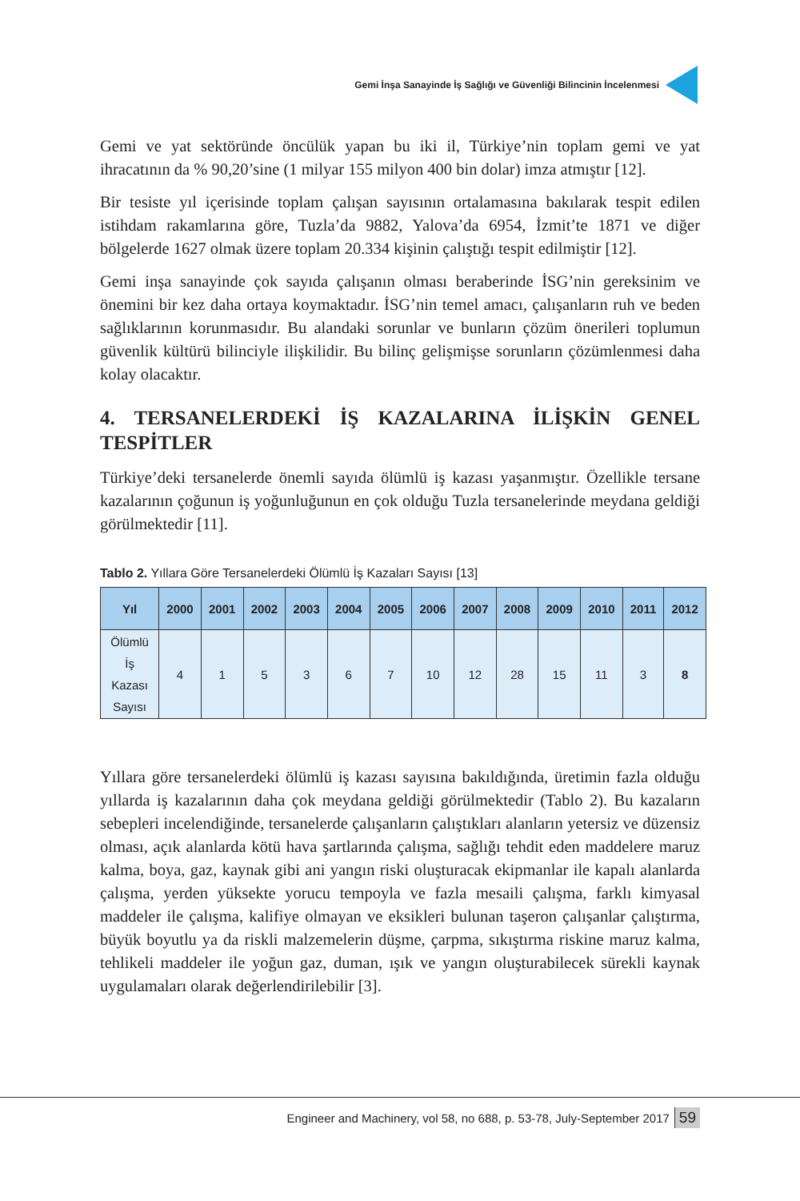Gemi İnşa Sanayinde İş Sağlığı ve Güvenliği Bilincinin İncelenmesi
Gemi ve yat sektöründe öncülük yapan bu iki il, Türkiye’nin toplam gemi ve yat ihracatının da % 90,20’sine (1 milyar 155 milyon 400 bin dolar) imza atmıştır [12].
Bir tesiste yıl içerisinde toplam çalışan sayısının ortalamasına bakılarak tespit edilen istihdam rakamlarına göre, Tuzla’da 9882, Yalova’da 6954, İzmit’te 1871 ve diğer bölgelerde 1627 olmak üzere toplam 20.334 kişinin çalıştığı tespit edilmiştir [12].
Gemi inşa sanayinde çok sayıda çalışanın olması beraberinde İSG’nin gereksinim ve önemini bir kez daha ortaya koymaktadır. İSG’nin temel amacı, çalışanların ruh ve beden sağlıklarının korunmasıdır. Bu alandaki sorunlar ve bunların çözüm önerileri toplumun güvenlik kültürü bilinciyle ilişkilidir. Bu bilinç gelişmişse sorunların çözümlenmesi daha kolay olacaktır.
4. TERSANELERDEKİ İŞ KAZALARINA İLİŞKİN GENEL TESPİTLER
Türkiye’deki tersanelerde önemli sayıda ölümlü iş kazası yaşanmıştır. Özellikle tersane kazalarının çoğunun iş yoğunluğunun en çok olduğu Tuzla tersanelerinde meydana geldiği görülmektedir [11].
Tablo 2. Yıllara Göre Tersanelerdeki Ölümlü İş Kazaları Sayısı [13]
| Yıl | 2000 | 2001 | 2002 | 2003 | 2004 | 2005 | 2006 | 2007 | 2008 | 2009 | 2010 | 2011 | 2012 |
| --- | --- | --- | --- | --- | --- | --- | --- | --- | --- | --- | --- | --- | --- |
| Ölümlü İş Kazası Sayısı | 4 | 1 | 5 | 3 | 6 | 7 | 10 | 12 | 28 | 15 | 11 | 3 | 8 |
Yıllara göre tersanelerdeki ölümlü iş kazası sayısına bakıldığında, üretimin fazla olduğu yıllarda iş kazalarının daha çok meydana geldiği görülmektedir (Tablo 2). Bu kazaların sebepleri incelendiğinde, tersanelerde çalışanların çalıştıkları alanların yetersiz ve düzensiz olması, açık alanlarda kötü hava şartlarında çalışma, sağlığı tehdit eden maddelere maruz kalma, boya, gaz, kaynak gibi ani yangın riski oluşturacak ekipmanlar ile kapalı alanlarda çalışma, yerden yüksekte yorucu tempoyla ve fazla mesaili çalışma, farklı kimyasal maddeler ile çalışma, kalifiye olmayan ve eksikleri bulunan taşeron çalışanlar çalıştırma, büyük boyutlu ya da riskli malzemelerin düşme, çarpma, sıkıştırma riskine maruz kalma, tehlikeli maddeler ile yoğun gaz, duman, ışık ve yangın oluşturabilecek sürekli kaynak uygulamaları olarak değerlendirilebilir [3].
Engineer and Machinery, vol 58, no 688, p. 53-78, July-September 2017 59